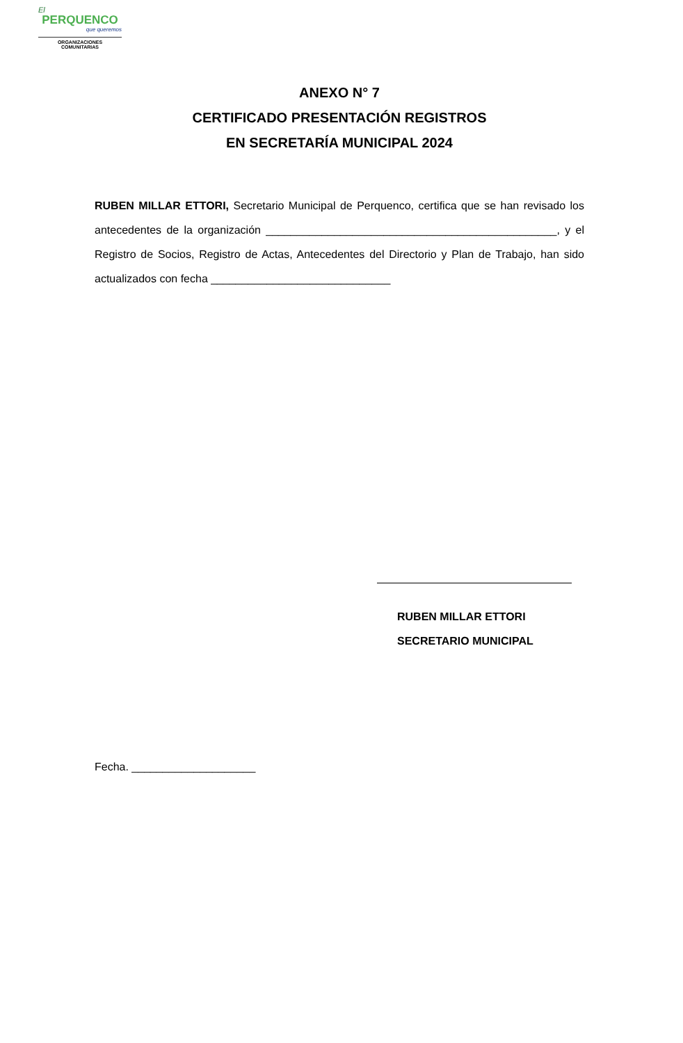El
PERQUENCO
que queremos
ORGANIZACIONES
COMUNITARIAS
ANEXO N° 7
CERTIFICADO PRESENTACIÓN REGISTROS
EN SECRETARÍA MUNICIPAL 2024
RUBEN MILLAR ETTORI, Secretario Municipal de Perquenco, certifica que se han revisado los antecedentes de la organización _______________________________________________, y el Registro de Socios, Registro de Actas, Antecedentes del Directorio y Plan de Trabajo, han sido actualizados con fecha _____________________________
RUBEN MILLAR ETTORI
SECRETARIO MUNICIPAL
Fecha. ____________________